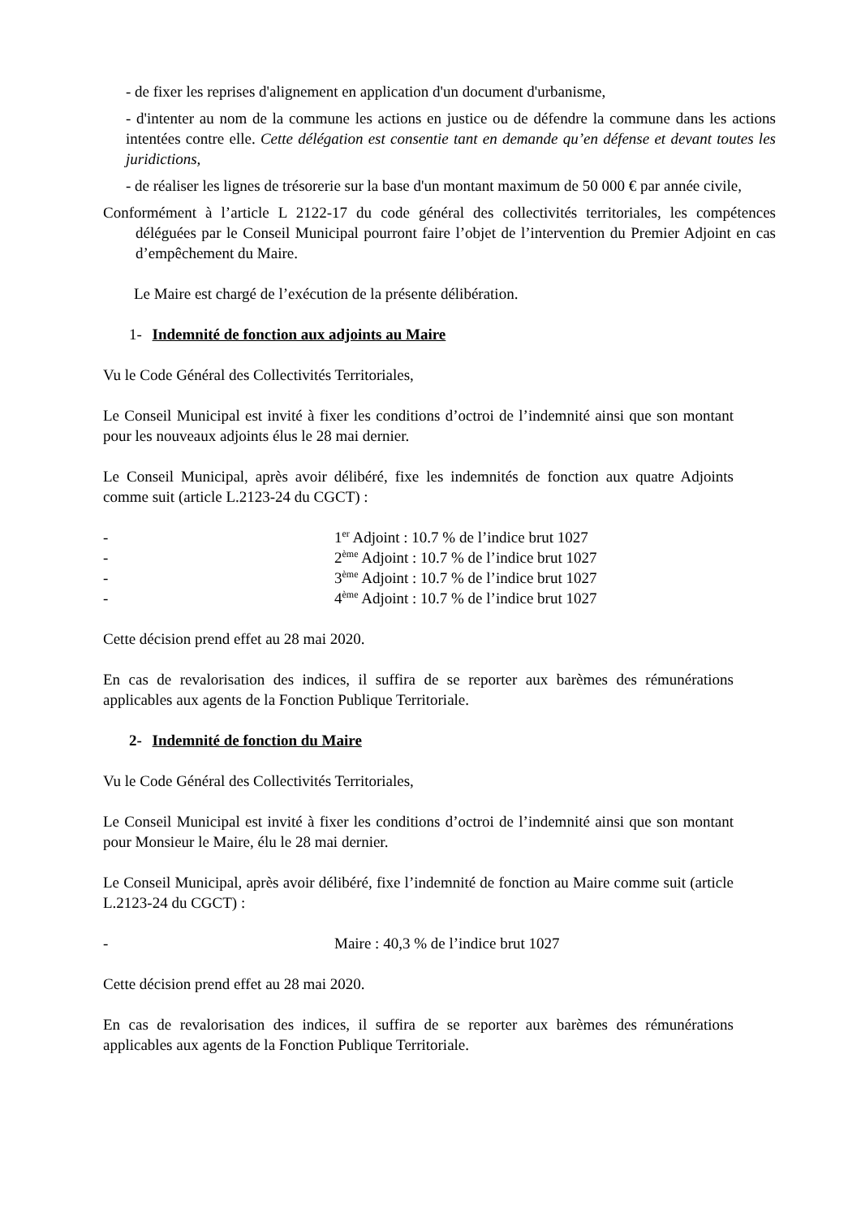- de fixer les reprises d'alignement en application d'un document d'urbanisme,
- d'intenter au nom de la commune les actions en justice ou de défendre la commune dans les actions intentées contre elle. Cette délégation est consentie tant en demande qu’en défense et devant toutes les juridictions,
- de réaliser les lignes de trésorerie sur la base d'un montant maximum de 50 000 € par année civile,
Conformément à l’article L 2122-17 du code général des collectivités territoriales, les compétences déléguées par le Conseil Municipal pourront faire l’objet de l’intervention du Premier Adjoint en cas d’empêchement du Maire.
Le Maire est chargé de l’exécution de la présente délibération.
1- Indemnité de fonction aux adjoints au Maire
Vu le Code Général des Collectivités Territoriales,
Le Conseil Municipal est invité à fixer les conditions d’octroi de l’indemnité ainsi que son montant pour les nouveaux adjoints élus le 28 mai dernier.
Le Conseil Municipal, après avoir délibéré, fixe les indemnités de fonction aux quatre Adjoints comme suit (article L.2123-24 du CGCT) :
- 1<sup>er</sup> Adjoint : 10.7 % de l’indice brut 1027
- 2<sup>ème</sup> Adjoint : 10.7 % de l’indice brut 1027
- 3<sup>ème</sup> Adjoint : 10.7 % de l’indice brut 1027
- 4<sup>ème</sup> Adjoint : 10.7 % de l’indice brut 1027
Cette décision prend effet au 28 mai 2020.
En cas de revalorisation des indices, il suffira de se reporter aux barèmes des rémunérations applicables aux agents de la Fonction Publique Territoriale.
2- Indemnité de fonction du Maire
Vu le Code Général des Collectivités Territoriales,
Le Conseil Municipal est invité à fixer les conditions d’octroi de l’indemnité ainsi que son montant pour Monsieur le Maire, élu le 28 mai dernier.
Le Conseil Municipal, après avoir délibéré, fixe l’indemnité de fonction au Maire comme suit (article L.2123-24 du CGCT) :
- Maire : 40,3 % de l’indice brut 1027
Cette décision prend effet au 28 mai 2020.
En cas de revalorisation des indices, il suffira de se reporter aux barèmes des rémunérations applicables aux agents de la Fonction Publique Territoriale.